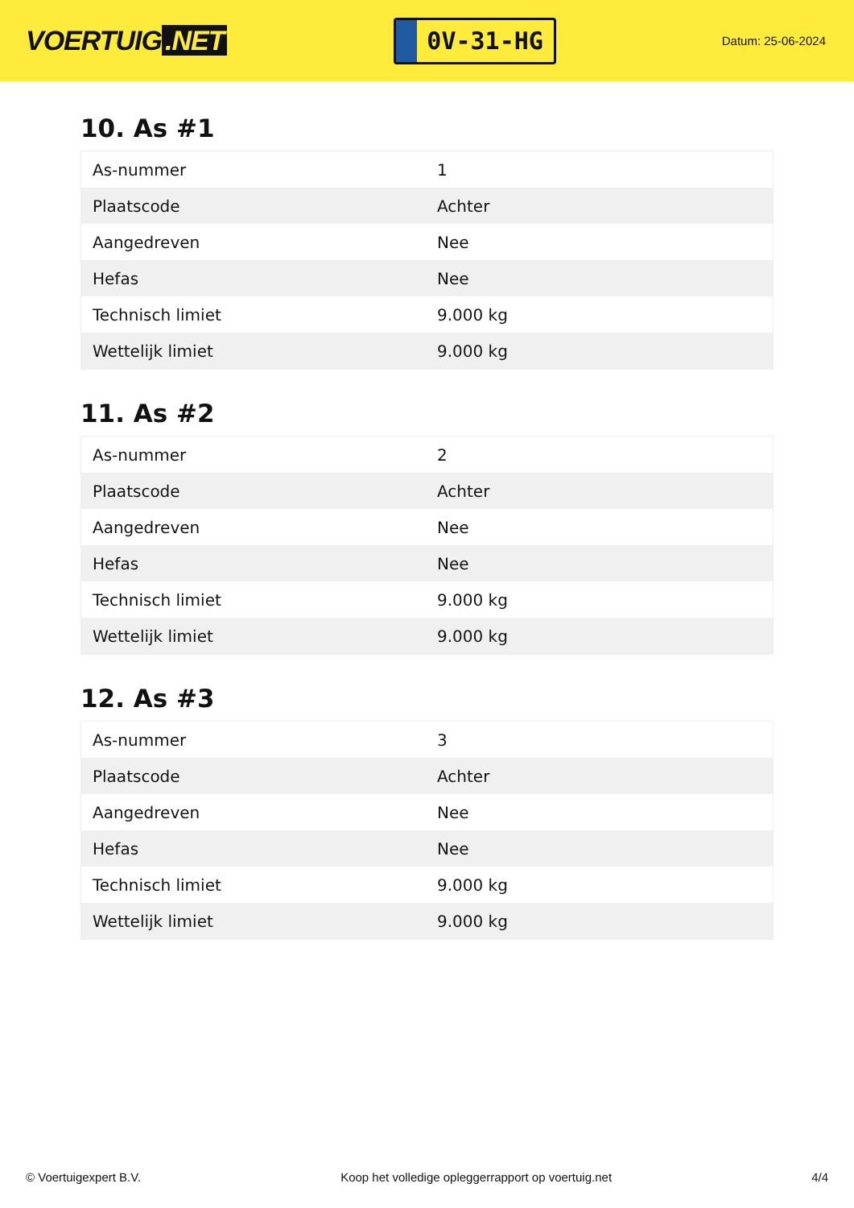VOERTUIG.NET
0V-31-HG
Datum: 25-06-2024
10. As #1
| As-nummer | 1 |
| Plaatscode | Achter |
| Aangedreven | Nee |
| Hefas | Nee |
| Technisch limiet | 9.000 kg |
| Wettelijk limiet | 9.000 kg |
11. As #2
| As-nummer | 2 |
| Plaatscode | Achter |
| Aangedreven | Nee |
| Hefas | Nee |
| Technisch limiet | 9.000 kg |
| Wettelijk limiet | 9.000 kg |
12. As #3
| As-nummer | 3 |
| Plaatscode | Achter |
| Aangedreven | Nee |
| Hefas | Nee |
| Technisch limiet | 9.000 kg |
| Wettelijk limiet | 9.000 kg |
© Voertuigexpert B.V. Koop het volledige opleggerrapport op voertuig.net 4/4